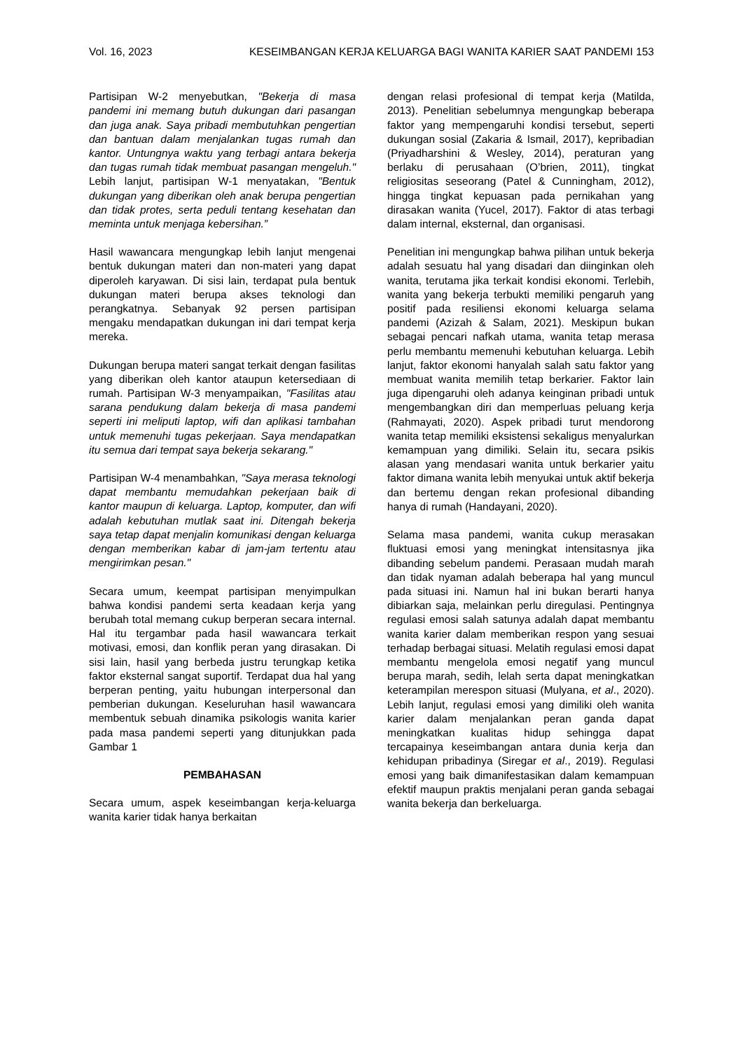Vol. 16, 2023 KESEIMBANGAN KERJA KELUARGA BAGI WANITA KARIER SAAT PANDEMI 153
Partisipan W-2 menyebutkan, "Bekerja di masa pandemi ini memang butuh dukungan dari pasangan dan juga anak. Saya pribadi membutuhkan pengertian dan bantuan dalam menjalankan tugas rumah dan kantor. Untungnya waktu yang terbagi antara bekerja dan tugas rumah tidak membuat pasangan mengeluh." Lebih lanjut, partisipan W-1 menyatakan, "Bentuk dukungan yang diberikan oleh anak berupa pengertian dan tidak protes, serta peduli tentang kesehatan dan meminta untuk menjaga kebersihan.”
Hasil wawancara mengungkap lebih lanjut mengenai bentuk dukungan materi dan non-materi yang dapat diperoleh karyawan. Di sisi lain, terdapat pula bentuk dukungan materi berupa akses teknologi dan perangkatnya. Sebanyak 92 persen partisipan mengaku mendapatkan dukungan ini dari tempat kerja mereka.
Dukungan berupa materi sangat terkait dengan fasilitas yang diberikan oleh kantor ataupun ketersediaan di rumah. Partisipan W-3 menyampaikan, "Fasilitas atau sarana pendukung dalam bekerja di masa pandemi seperti ini meliputi laptop, wifi dan aplikasi tambahan untuk memenuhi tugas pekerjaan. Saya mendapatkan itu semua dari tempat saya bekerja sekarang."
Partisipan W-4 menambahkan, "Saya merasa teknologi dapat membantu memudahkan pekerjaan baik di kantor maupun di keluarga. Laptop, komputer, dan wifi adalah kebutuhan mutlak saat ini. Ditengah bekerja saya tetap dapat menjalin komunikasi dengan keluarga dengan memberikan kabar di jam-jam tertentu atau mengirimkan pesan."
Secara umum, keempat partisipan menyimpulkan bahwa kondisi pandemi serta keadaan kerja yang berubah total memang cukup berperan secara internal. Hal itu tergambar pada hasil wawancara terkait motivasi, emosi, dan konflik peran yang dirasakan. Di sisi lain, hasil yang berbeda justru terungkap ketika faktor eksternal sangat suportif. Terdapat dua hal yang berperan penting, yaitu hubungan interpersonal dan pemberian dukungan. Keseluruhan hasil wawancara membentuk sebuah dinamika psikologis wanita karier pada masa pandemi seperti yang ditunjukkan pada Gambar 1
PEMBAHASAN
Secara umum, aspek keseimbangan kerja-keluarga wanita karier tidak hanya berkaitan
dengan relasi profesional di tempat kerja (Matilda, 2013). Penelitian sebelumnya mengungkap beberapa faktor yang mempengaruhi kondisi tersebut, seperti dukungan sosial (Zakaria & Ismail, 2017), kepribadian (Priyadharshini & Wesley, 2014), peraturan yang berlaku di perusahaan (O’brien, 2011), tingkat religiositas seseorang (Patel & Cunningham, 2012), hingga tingkat kepuasan pada pernikahan yang dirasakan wanita (Yucel, 2017). Faktor di atas terbagi dalam internal, eksternal, dan organisasi.
Penelitian ini mengungkap bahwa pilihan untuk bekerja adalah sesuatu hal yang disadari dan diinginkan oleh wanita, terutama jika terkait kondisi ekonomi. Terlebih, wanita yang bekerja terbukti memiliki pengaruh yang positif pada resiliensi ekonomi keluarga selama pandemi (Azizah & Salam, 2021). Meskipun bukan sebagai pencari nafkah utama, wanita tetap merasa perlu membantu memenuhi kebutuhan keluarga. Lebih lanjut, faktor ekonomi hanyalah salah satu faktor yang membuat wanita memilih tetap berkarier. Faktor lain juga dipengaruhi oleh adanya keinginan pribadi untuk mengembangkan diri dan memperluas peluang kerja (Rahmayati, 2020). Aspek pribadi turut mendorong wanita tetap memiliki eksistensi sekaligus menyalurkan kemampuan yang dimiliki. Selain itu, secara psikis alasan yang mendasari wanita untuk berkarier yaitu faktor dimana wanita lebih menyukai untuk aktif bekerja dan bertemu dengan rekan profesional dibanding hanya di rumah (Handayani, 2020).
Selama masa pandemi, wanita cukup merasakan fluktuasi emosi yang meningkat intensitasnya jika dibanding sebelum pandemi. Perasaan mudah marah dan tidak nyaman adalah beberapa hal yang muncul pada situasi ini. Namun hal ini bukan berarti hanya dibiarkan saja, melainkan perlu diregulasi. Pentingnya regulasi emosi salah satunya adalah dapat membantu wanita karier dalam memberikan respon yang sesuai terhadap berbagai situasi. Melatih regulasi emosi dapat membantu mengelola emosi negatif yang muncul berupa marah, sedih, lelah serta dapat meningkatkan keterampilan merespon situasi (Mulyana, et al., 2020). Lebih lanjut, regulasi emosi yang dimiliki oleh wanita karier dalam menjalankan peran ganda dapat meningkatkan kualitas hidup sehingga dapat tercapainya keseimbangan antara dunia kerja dan kehidupan pribadinya (Siregar et al., 2019). Regulasi emosi yang baik dimanifestasikan dalam kemampuan efektif maupun praktis menjalani peran ganda sebagai wanita bekerja dan berkeluarga.